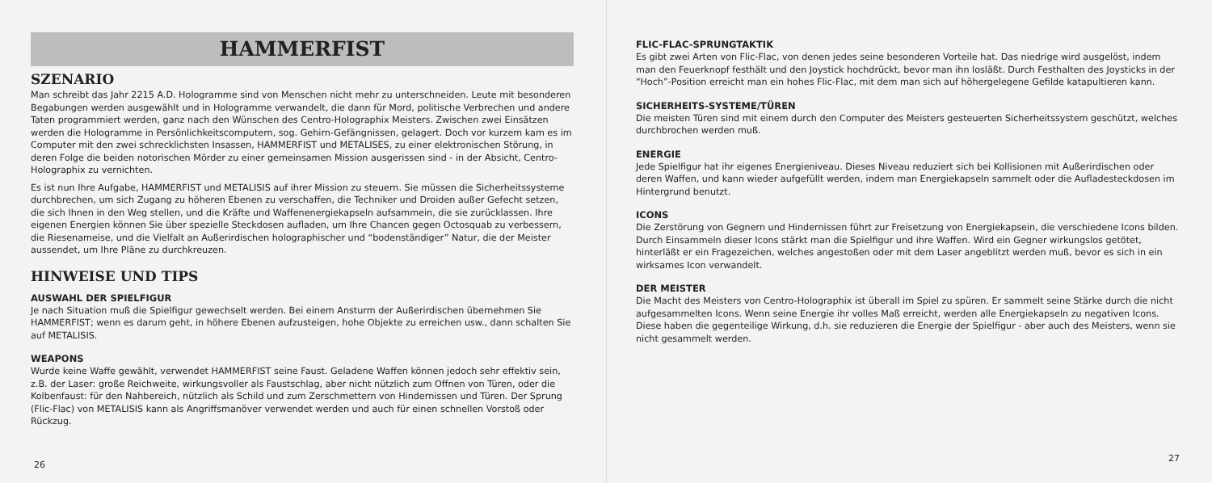HAMMERFIST
SZENARIO
Man schreibt das Jahr 2215 A.D. Hologramme sind von Menschen nicht mehr zu unterschneiden. Leute mit besonderen Begabungen werden ausgewählt und in Hologramme verwandelt, die dann für Mord, politische Verbrechen und andere Taten programmiert werden, ganz nach den Wünschen des Centro-Holographix Meisters. Zwischen zwei Einsätzen werden die Hologramme in Persönlichkeitscomputern, sog. Gehirn-Gefängnissen, gelagert. Doch vor kurzem kam es im Computer mit den zwei schrecklichsten Insassen, HAMMERFIST und METALISES, zu einer elektronischen Störung, in deren Folge die beiden notorischen Mörder zu einer gemeinsamen Mission ausgerissen sind - in der Absicht, Centro-Holographix zu vernichten.
Es ist nun Ihre Aufgabe, HAMMERFIST und METALISIS auf ihrer Mission zu steuern. Sie müssen die Sicherheitssysteme durchbrechen, um sich Zugang zu höheren Ebenen zu verschaffen, die Techniker und Droiden außer Gefecht setzen, die sich Ihnen in den Weg stellen, und die Kräfte und Waffenenergiekapseln aufsammein, die sie zurücklassen. Ihre eigenen Energien können Sie über spezielle Steckdosen aufladen, um Ihre Chancen gegen Octosquab zu verbessern, die Riesenameise, und die Vielfalt an Außerirdischen holographischer und “bodenständiger” Natur, die der Meister aussendet, um Ihre Pläne zu durchkreuzen.
HINWEISE UND TIPS
AUSWAHL DER SPIELFIGUR
Je nach Situation muß die Spielfigur gewechselt werden. Bei einem Ansturm der Außerirdischen übernehmen Sie HAMMERFIST; wenn es darum geht, in höhere Ebenen aufzusteigen, hohe Objekte zu erreichen usw., dann schalten Sie auf METALISIS.
WEAPONS
Wurde keine Waffe gewählt, verwendet HAMMERFIST seine Faust. Geladene Waffen können jedoch sehr effektiv sein, z.B. der Laser: große Reichweite, wirkungsvoller als Faustschlag, aber nicht nützlich zum Offnen von Türen, oder die Kolbenfaust: für den Nahbereich, nützlich als Schild und zum Zerschmettern von Hindernissen und Türen. Der Sprung (Flic-Flac) von METALISIS kann als Angriffsmanöver verwendet werden und auch für einen schnellen Vorstoß oder Rückzug.
26
FLIC-FLAC-SPRUNGTAKTIK
Es gibt zwei Arten von Flic-Flac, von denen jedes seine besonderen Vorteile hat. Das niedrige wird ausgelöst, indem man den Feuerknopf festhält und den Joystick hochdrückt, bevor man ihn losläßt. Durch Festhalten des Joysticks in der “Hoch”-Position erreicht man ein hohes Flic-Flac, mit dem man sich auf höhergelegene Gefilde katapultieren kann.
SICHERHEITS-SYSTEME/TÜREN
Die meisten Türen sind mit einem durch den Computer des Meisters gesteuerten Sicherheitssystem geschützt, welches durchbrochen werden muß.
ENERGIE
Jede Spielfigur hat ihr eigenes Energieniveau. Dieses Niveau reduziert sich bei Kollisionen mit Außerirdischen oder deren Waffen, und kann wieder aufgefüllt werden, indem man Energiekapseln sammelt oder die Aufladesteckdosen im Hintergrund benutzt.
ICONS
Die Zerstörung von Gegnern und Hindernissen führt zur Freisetzung von Energiekapsein, die verschiedene Icons bilden. Durch Einsammeln dieser Icons stärkt man die Spielfigur und ihre Waffen. Wird ein Gegner wirkungslos getötet, hinterläßt er ein Fragezeichen, welches angestoßen oder mit dem Laser angeblitzt werden muß, bevor es sich in ein wirksames Icon verwandelt.
DER MEISTER
Die Macht des Meisters von Centro-Holographix ist überall im Spiel zu spüren. Er sammelt seine Stärke durch die nicht aufgesammelten Icons. Wenn seine Energie ihr volles Maß erreicht, werden alle Energiekapseln zu negativen Icons. Diese haben die gegenteilige Wirkung, d.h. sie reduzieren die Energie der Spielfigur - aber auch des Meisters, wenn sie nicht gesammelt werden.
27